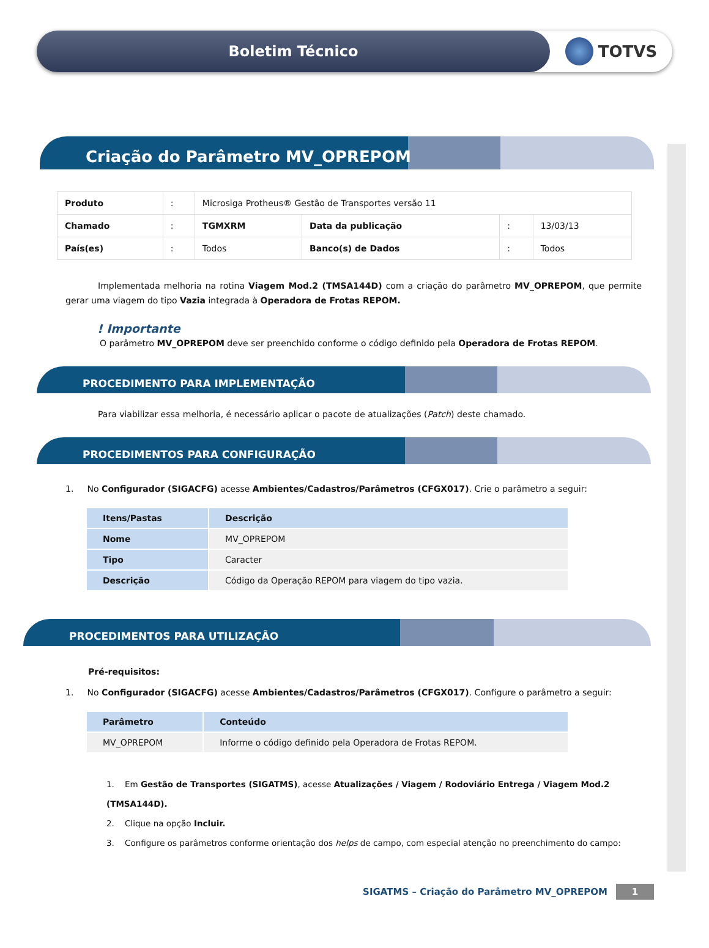Boletim Técnico TOTVS
Criação do Parâmetro MV_OPREPOM
| Produto | : | Microsiga Protheus® Gestão de Transportes versão 11 | | | |
| Chamado | : | TGMXRM | Data da publicação | : | 13/03/13 |
| País(es) | : | Todos | Banco(s) de Dados | : | Todos |
Implementada melhoria na rotina Viagem Mod.2 (TMSA144D) com a criação do parâmetro MV_OPREPOM, que permite gerar uma viagem do tipo Vazia integrada à Operadora de Frotas REPOM.
! Importante
O parâmetro MV_OPREPOM deve ser preenchido conforme o código definido pela Operadora de Frotas REPOM.
PROCEDIMENTO PARA IMPLEMENTAÇÃO
Para viabilizar essa melhoria, é necessário aplicar o pacote de atualizações (Patch) deste chamado.
PROCEDIMENTOS PARA CONFIGURAÇÃO
1. No Configurador (SIGACFG) acesse Ambientes/Cadastros/Parâmetros (CFGX017). Crie o parâmetro a seguir:
| Itens/Pastas | Descrição |
| --- | --- |
| Nome | MV_OPREPOM |
| Tipo | Caracter |
| Descrição | Código da Operação REPOM para viagem do tipo vazia. |
PROCEDIMENTOS PARA UTILIZAÇÃO
Pré-requisitos:
1. No Configurador (SIGACFG) acesse Ambientes/Cadastros/Parâmetros (CFGX017). Configure o parâmetro a seguir:
| Parâmetro | Conteúdo |
| --- | --- |
| MV_OPREPOM | Informe o código definido pela Operadora de Frotas REPOM. |
1. Em Gestão de Transportes (SIGATMS), acesse Atualizações / Viagem / Rodoviário Entrega / Viagem Mod.2 (TMSA144D).
2. Clique na opção Incluir.
3. Configure os parâmetros conforme orientação dos helps de campo, com especial atenção no preenchimento do campo:
SIGATMS – Criação do Parâmetro MV_OPREPOM 1